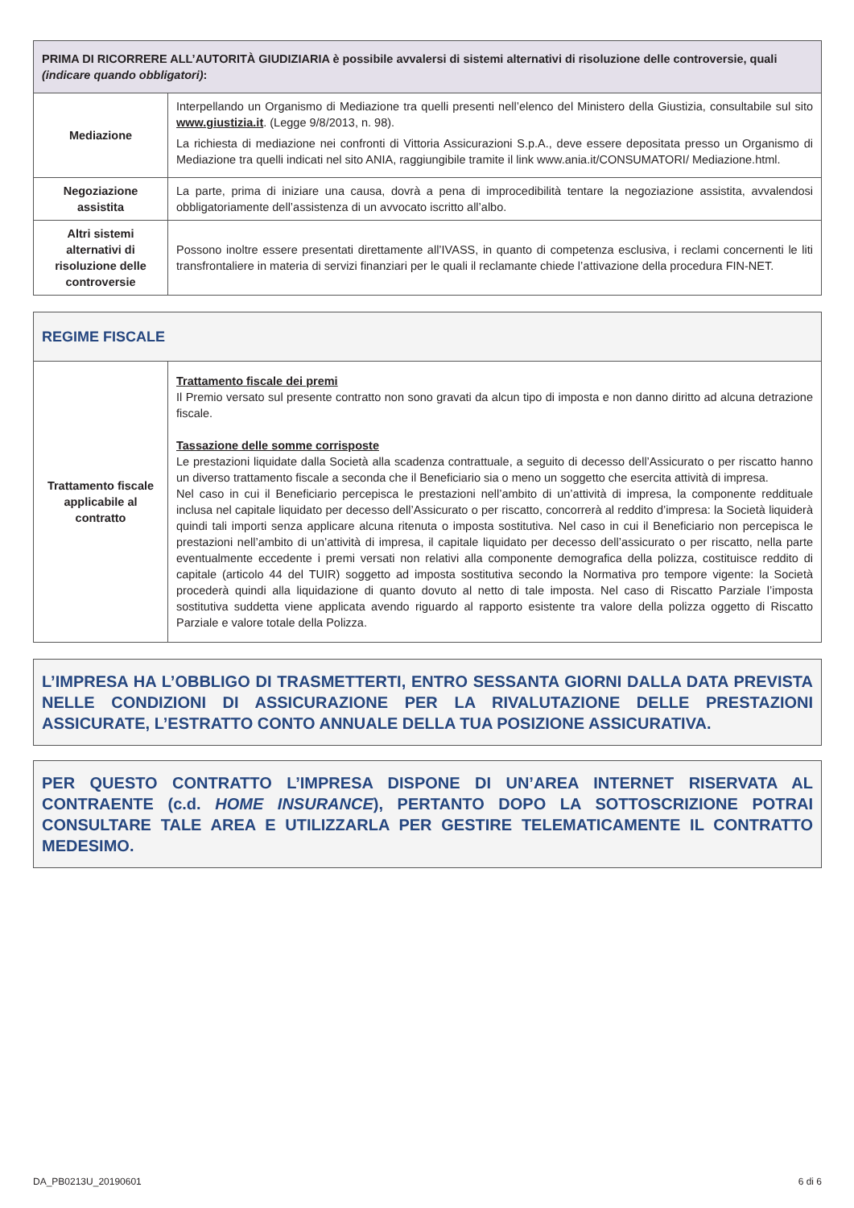| PRIMA DI RICORRERE ALL’AUTORITÀ GIUDIZIARIA è possibile avvalersi di sistemi alternativi di risoluzione delle controversie, quali (indicare quando obbligatori) : | |
| --- | --- |
| Mediazione | Interpellando un Organismo di Mediazione tra quelli presenti nell’elenco del Ministero della Giustizia, consultabile sul sito www.giustizia.it . (Legge 9/8/2013, n. 98). La richiesta di mediazione nei confronti di Vittoria Assicurazioni S.p.A., deve essere depositata presso un Organismo di Mediazione tra quelli indicati nel sito ANIA, raggiungibile tramite il link www.ania.it/CONSUMATORI/ Mediazione.html. |
| Negoziazione assistita | La parte, prima di iniziare una causa, dovrà a pena di improcedibilità tentare la negoziazione assistita, avvalendosi obbligatoriamente dell’assistenza di un avvocato iscritto all’albo. |
| Altri sistemi alternativi di risoluzione delle controversie | Possono inoltre essere presentati direttamente all’IVASS, in quanto di competenza esclusiva, i reclami concernenti le liti transfrontaliere in materia di servizi finanziari per le quali il reclamante chiede l’attivazione della procedura FIN-NET. |
| REGIME FISCALE | |
| --- | --- |
| Trattamento fiscale applicabile al contratto | Trattamento fiscale dei premi Il Premio versato sul presente contratto non sono gravati da alcun tipo di imposta e non danno diritto ad alcuna detrazione fiscale. Tassazione delle somme corrisposte Le prestazioni liquidate dalla Società alla scadenza contrattuale, a seguito di decesso dell’Assicurato o per riscatto hanno un diverso trattamento fiscale a seconda che il Beneficiario sia o meno un soggetto che esercita attività di impresa. Nel caso in cui il Beneficiario percepisca le prestazioni nell’ambito di un’attività di impresa, la componente reddituale inclusa nel capitale liquidato per decesso dell’Assicurato o per riscatto, concorrerà al reddito d’impresa: la Società liquiderà quindi tali importi senza applicare alcuna ritenuta o imposta sostitutiva. Nel caso in cui il Beneficiario non percepisca le prestazioni nell’ambito di un’attività di impresa, il capitale liquidato per decesso dell’assicurato o per riscatto, nella parte eventualmente eccedente i premi versati non relativi alla componente demografica della polizza, costituisce reddito di capitale (articolo 44 del TUIR) soggetto ad imposta sostitutiva secondo la Normativa pro tempore vigente: la Società procederà quindi alla liquidazione di quanto dovuto al netto di tale imposta. Nel caso di Riscatto Parziale l’imposta sostitutiva suddetta viene applicata avendo riguardo al rapporto esistente tra valore della polizza oggetto di Riscatto Parziale e valore totale della Polizza. |
L’IMPRESA HA L’OBBLIGO DI TRASMETTERTI, ENTRO SESSANTA GIORNI DALLA DATA PREVISTA NELLE CONDIZIONI DI ASSICURAZIONE PER LA RIVALUTAZIONE DELLE PRESTAZIONI ASSICURATE, L’ESTRATTO CONTO ANNUALE DELLA TUA POSIZIONE ASSICURATIVA.
PER QUESTO CONTRATTO L’IMPRESA DISPONE DI UN’AREA INTERNET RISERVATA AL CONTRAENTE (c.d. HOME INSURANCE), PERTANTO DOPO LA SOTTOSCRIZIONE POTRAI CONSULTARE TALE AREA E UTILIZZARLA PER GESTIRE TELEMATICAMENTE IL CONTRATTO MEDESIMO.
DA_PB0213U_20190601 6 di 6